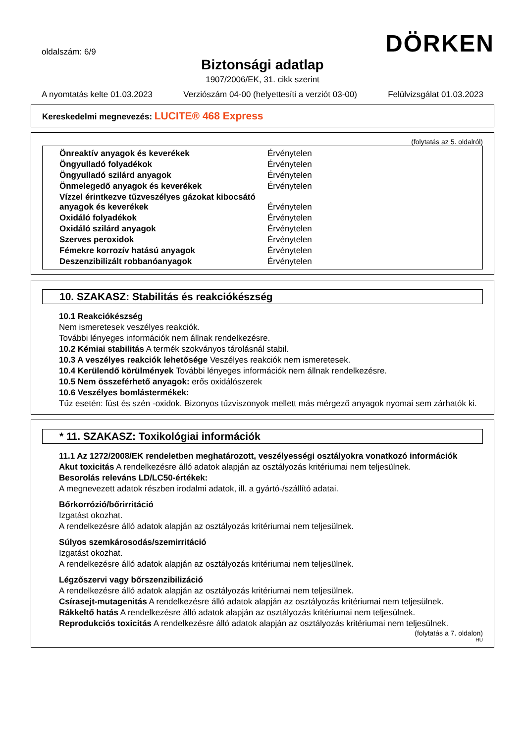oldalszám: 6/9
DÖRKEN
Biztonsági adatlap
1907/2006/EK, 31. cikk szerint
A nyomtatás kelte 01.03.2023 Verziószám 04-00 (helyettesíti a verziót 03-00) Felülvizsgálat 01.03.2023
Kereskedelmi megnevezés: LUCITE® 468 Express
(folytatás az 5. oldalról)
| Önreaktív anyagok és keverékek | Érvénytelen |
| Öngyulladó folyadékok | Érvénytelen |
| Öngyulladó szilárd anyagok | Érvénytelen |
| Önmelegedő anyagok és keverékek | Érvénytelen |
| Vízzel érintkezve tűzveszélyes gázokat kibocsátó anyagok és keverékek | Érvénytelen |
| Oxidáló folyadékok | Érvénytelen |
| Oxidáló szilárd anyagok | Érvénytelen |
| Szerves peroxidok | Érvénytelen |
| Fémekre korrozív hatású anyagok | Érvénytelen |
| Deszenzibilizált robbanóanyagok | Érvénytelen |
10. SZAKASZ: Stabilitás és reakciókészség
10.1 Reakciókészség
Nem ismeretesek veszélyes reakciók.
További lényeges információk nem állnak rendelkezésre.
10.2 Kémiai stabilitás A termék szokványos tárolásnál stabil.
10.3 A veszélyes reakciók lehetősége Veszélyes reakciók nem ismeretesek.
10.4 Kerülendő körülmények További lényeges információk nem állnak rendelkezésre.
10.5 Nem összeférhető anyagok: erős oxidálószerek
10.6 Veszélyes bomlástermékek:
Tűz esetén: füst és szén -oxidok. Bizonyos tűzviszonyok mellett más mérgező anyagok nyomai sem zárhatók ki.
* 11. SZAKASZ: Toxikológiai információk
11.1 Az 1272/2008/EK rendeletben meghatározott, veszélyességi osztályokra vonatkozó információk
Akut toxicitás A rendelkezésre álló adatok alapján az osztályozás kritériumai nem teljesülnek.
Besorolás releváns LD/LC50-értékek:
A megnevezett adatok részben irodalmi adatok, ill. a gyártó-/szállító adatai.
Bőrkorrózió/bőrirritáció
Izgatást okozhat.
A rendelkezésre álló adatok alapján az osztályozás kritériumai nem teljesülnek.
Súlyos szemkárosodás/szemirritáció
Izgatást okozhat.
A rendelkezésre álló adatok alapján az osztályozás kritériumai nem teljesülnek.
Légzőszervi vagy bőrszenzibilizáció
A rendelkezésre álló adatok alapján az osztályozás kritériumai nem teljesülnek.
Csírasejt-mutagenitás A rendelkezésre álló adatok alapján az osztályozás kritériumai nem teljesülnek.
Rákkeltő hatás A rendelkezésre álló adatok alapján az osztályozás kritériumai nem teljesülnek.
Reprodukciós toxicitás A rendelkezésre álló adatok alapján az osztályozás kritériumai nem teljesülnek.
(folytatás a 7. oldalon)
HU